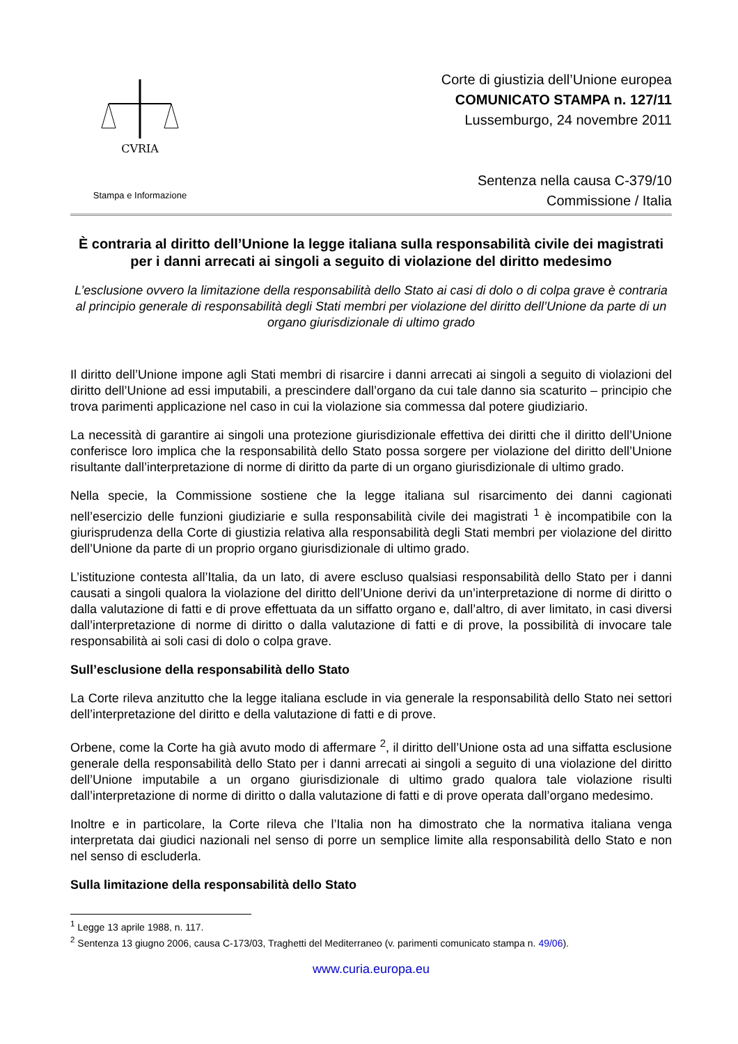CVRIA
Stampa e Informazione
Corte di giustizia dell’Unione europea
COMUNICATO STAMPA n. 127/11
Lussemburgo, 24 novembre 2011
Sentenza nella causa C-379/10
Commissione / Italia
È contraria al diritto dell’Unione la legge italiana sulla responsabilità civile dei magistrati per i danni arrecati ai singoli a seguito di violazione del diritto medesimo
L’esclusione ovvero la limitazione della responsabilità dello Stato ai casi di dolo o di colpa grave è contraria al principio generale di responsabilità degli Stati membri per violazione del diritto dell’Unione da parte di un organo giurisdizionale di ultimo grado
Il diritto dell’Unione impone agli Stati membri di risarcire i danni arrecati ai singoli a seguito di violazioni del diritto dell’Unione ad essi imputabili, a prescindere dall’organo da cui tale danno sia scaturito – principio che trova parimenti applicazione nel caso in cui la violazione sia commessa dal potere giudiziario.
La necessità di garantire ai singoli una protezione giurisdizionale effettiva dei diritti che il diritto dell’Unione conferisce loro implica che la responsabilità dello Stato possa sorgere per violazione del diritto dell’Unione risultante dall’interpretazione di norme di diritto da parte di un organo giurisdizionale di ultimo grado.
Nella specie, la Commissione sostiene che la legge italiana sul risarcimento dei danni cagionati nell’esercizio delle funzioni giudiziarie e sulla responsabilità civile dei magistrati <sup>1</sup> è incompatibile con la giurisprudenza della Corte di giustizia relativa alla responsabilità degli Stati membri per violazione del diritto dell’Unione da parte di un proprio organo giurisdizionale di ultimo grado.
L’istituzione contesta all’Italia, da un lato, di avere escluso qualsiasi responsabilità dello Stato per i danni causati a singoli qualora la violazione del diritto dell’Unione derivi da un’interpretazione di norme di diritto o dalla valutazione di fatti e di prove effettuata da un siffatto organo e, dall’altro, di aver limitato, in casi diversi dall’interpretazione di norme di diritto o dalla valutazione di fatti e di prove, la possibilità di invocare tale responsabilità ai soli casi di dolo o colpa grave.
Sull’esclusione della responsabilità dello Stato
La Corte rileva anzitutto che la legge italiana esclude in via generale la responsabilità dello Stato nei settori dell’interpretazione del diritto e della valutazione di fatti e di prove.
Orbene, come la Corte ha già avuto modo di affermare <sup>2</sup>, il diritto dell’Unione osta ad una siffatta esclusione generale della responsabilità dello Stato per i danni arrecati ai singoli a seguito di una violazione del diritto dell’Unione imputabile a un organo giurisdizionale di ultimo grado qualora tale violazione risulti dall’interpretazione di norme di diritto o dalla valutazione di fatti e di prove operata dall’organo medesimo.
Inoltre e in particolare, la Corte rileva che l’Italia non ha dimostrato che la normativa italiana venga interpretata dai giudici nazionali nel senso di porre un semplice limite alla responsabilità dello Stato e non nel senso di escluderla.
Sulla limitazione della responsabilità dello Stato
<sup>1</sup> Legge 13 aprile 1988, n. 117.
<sup>2</sup> Sentenza 13 giugno 2006, causa C-173/03, Traghetti del Mediterraneo (v. parimenti comunicato stampa n. 49/06).
www.curia.europa.eu